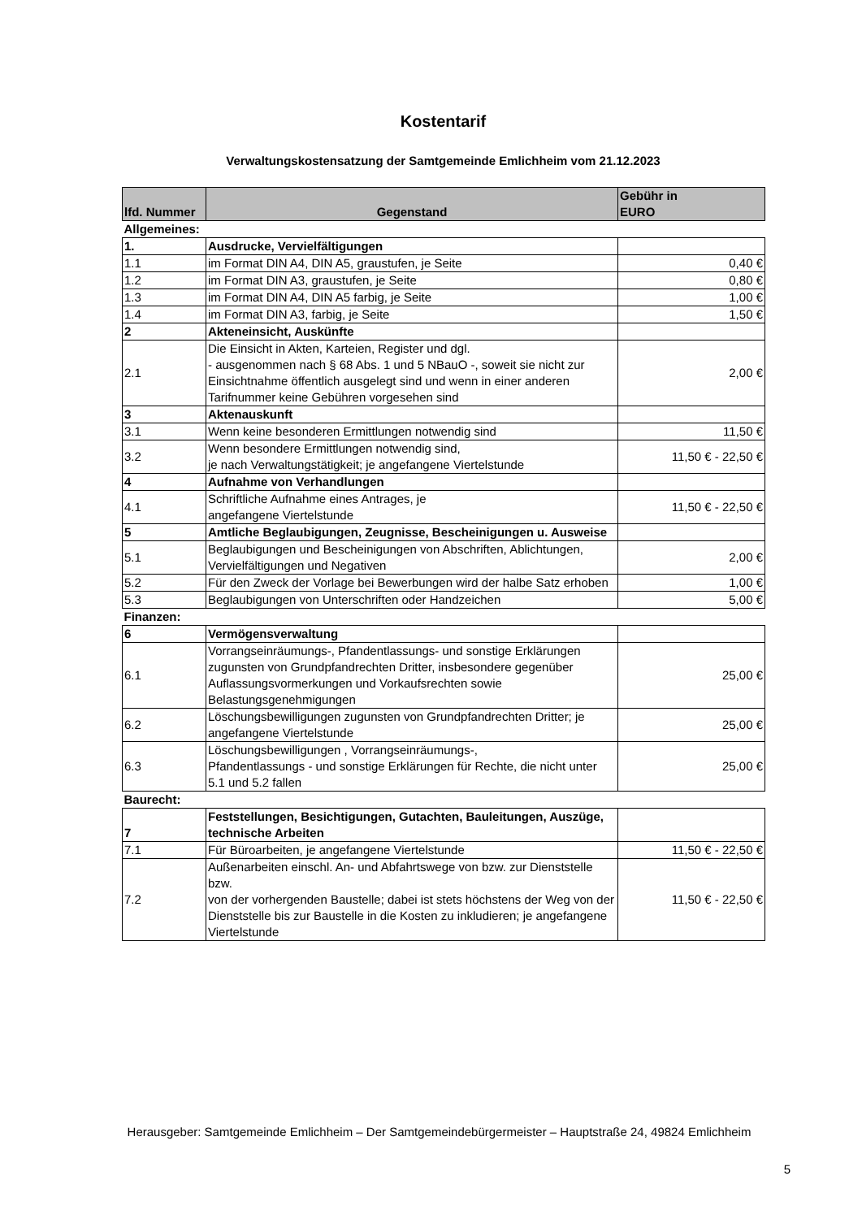Kostentarif
Verwaltungskostensatzung der Samtgemeinde Emlichheim vom 21.12.2023
| lfd. Nummer | Gegenstand | Gebühr in EURO |
| --- | --- | --- |
| Allgemeines: | | |
| 1. | Ausdrucke, Vervielfältigungen | |
| 1.1 | im Format DIN A4, DIN A5, graustufen, je Seite | 0,40 € |
| 1.2 | im Format DIN A3, graustufen, je Seite | 0,80 € |
| 1.3 | im Format DIN A4, DIN A5 farbig, je Seite | 1,00 € |
| 1.4 | im Format DIN A3, farbig, je Seite | 1,50 € |
| 2 | Akteneinsicht, Auskünfte | |
| 2.1 | Die Einsicht in Akten, Karteien, Register und dgl. - ausgenommen nach § 68 Abs. 1 und 5 NBauO -, soweit sie nicht zur Einsichtnahme öffentlich ausgelegt sind und wenn in einer anderen Tarifnummer keine Gebühren vorgesehen sind | 2,00 € |
| 3 | Aktenauskunft | |
| 3.1 | Wenn keine besonderen Ermittlungen notwendig sind | 11,50 € |
| 3.2 | Wenn besondere Ermittlungen notwendig sind, je nach Verwaltungstätigkeit; je angefangene Viertelstunde | 11,50 € - 22,50 € |
| 4 | Aufnahme von Verhandlungen | |
| 4.1 | Schriftliche Aufnahme eines Antrages, je angefangene Viertelstunde | 11,50 € - 22,50 € |
| 5 | Amtliche Beglaubigungen, Zeugnisse, Bescheinigungen u. Ausweise | |
| 5.1 | Beglaubigungen und Bescheinigungen von Abschriften, Ablichtungen, Vervielfältigungen und Negativen | 2,00 € |
| 5.2 | Für den Zweck der Vorlage bei Bewerbungen wird der halbe Satz erhoben | 1,00 € |
| 5.3 | Beglaubigungen von Unterschriften oder Handzeichen | 5,00 € |
| Finanzen: | | |
| 6 | Vermögensverwaltung | |
| 6.1 | Vorrangseinräumungs-, Pfandentlassungs- und sonstige Erklärungen zugunsten von Grundpfandrechten Dritter, insbesondere gegenüber Auflassungsvormerkungen und Vorkaufsrechten sowie Belastungsgenehmigungen | 25,00 € |
| 6.2 | Löschungsbewilligungen zugunsten von Grundpfandrechten Dritter; je angefangene Viertelstunde | 25,00 € |
| 6.3 | Löschungsbewilligungen , Vorrangseinräumungs-, Pfandentlassungs - und sonstige Erklärungen für Rechte, die nicht unter 5.1 und 5.2 fallen | 25,00 € |
| Baurecht: | | |
| 7 | Feststellungen, Besichtigungen, Gutachten, Bauleitungen, Auszüge, technische Arbeiten | |
| 7.1 | Für Büroarbeiten, je angefangene Viertelstunde | 11,50 € - 22,50 € |
| 7.2 | Außenarbeiten einschl. An- und Abfahrtswege von bzw. zur Dienststelle bzw. von der vorhergenden Baustelle; dabei ist stets höchstens der Weg von der Dienststelle bis zur Baustelle in die Kosten zu inkludieren; je angefangene Viertelstunde | 11,50 € - 22,50 € |
Herausgeber: Samtgemeinde Emlichheim – Der Samtgemeindebürgermeister – Hauptstraße 24, 49824 Emlichheim
5